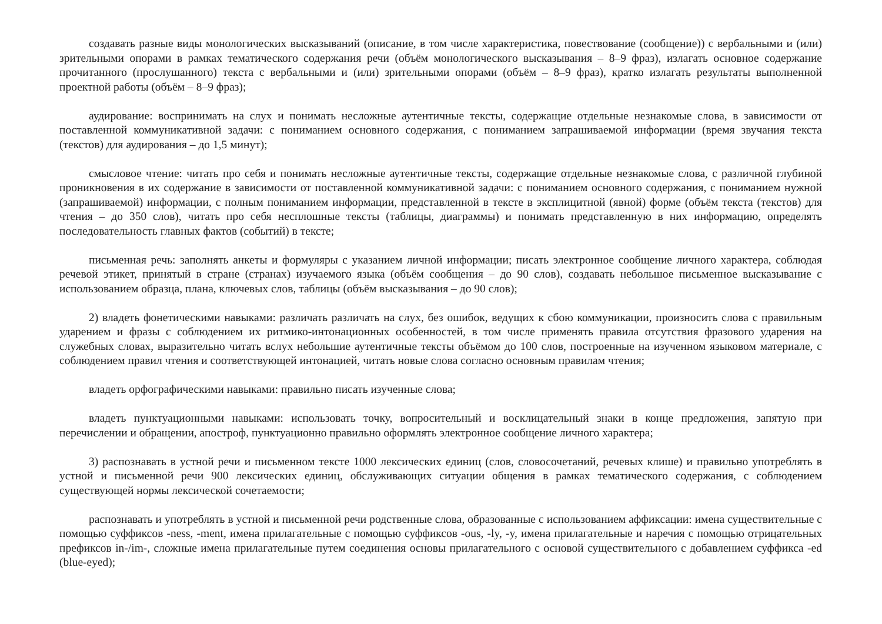создавать разные виды монологических высказываний (описание, в том числе характеристика, повествование (сообщение)) с вербальными и (или) зрительными опорами в рамках тематического содержания речи (объём монологического высказывания – 8–9 фраз), излагать основное содержание прочитанного (прослушанного) текста с вербальными и (или) зрительными опорами (объём – 8–9 фраз), кратко излагать результаты выполненной проектной работы (объём – 8–9 фраз);
аудирование: воспринимать на слух и понимать несложные аутентичные тексты, содержащие отдельные незнакомые слова, в зависимости от поставленной коммуникативной задачи: с пониманием основного содержания, с пониманием запрашиваемой информации (время звучания текста (текстов) для аудирования – до 1,5 минут);
смысловое чтение: читать про себя и понимать несложные аутентичные тексты, содержащие отдельные незнакомые слова, с различной глубиной проникновения в их содержание в зависимости от поставленной коммуникативной задачи: с пониманием основного содержания, с пониманием нужной (запрашиваемой) информации, с полным пониманием информации, представленной в тексте в эксплицитной (явной) форме (объём текста (текстов) для чтения – до 350 слов), читать про себя несплошные тексты (таблицы, диаграммы) и понимать представленную в них информацию, определять последовательность главных фактов (событий) в тексте;
письменная речь: заполнять анкеты и формуляры с указанием личной информации; писать электронное сообщение личного характера, соблюдая речевой этикет, принятый в стране (странах) изучаемого языка (объём сообщения – до 90 слов), создавать небольшое письменное высказывание с использованием образца, плана, ключевых слов, таблицы (объём высказывания – до 90 слов);
2) владеть фонетическими навыками: различать различать на слух, без ошибок, ведущих к сбою коммуникации, произносить слова с правильным ударением и фразы с соблюдением их ритмико-интонационных особенностей, в том числе применять правила отсутствия фразового ударения на служебных словах, выразительно читать вслух небольшие аутентичные тексты объёмом до 100 слов, построенные на изученном языковом материале, с соблюдением правил чтения и соответствующей интонацией, читать новые слова согласно основным правилам чтения;
владеть орфографическими навыками: правильно писать изученные слова;
владеть пунктуационными навыками: использовать точку, вопросительный и восклицательный знаки в конце предложения, запятую при перечислении и обращении, апостроф, пунктуационно правильно оформлять электронное сообщение личного характера;
3) распознавать в устной речи и письменном тексте 1000 лексических единиц (слов, словосочетаний, речевых клише) и правильно употреблять в устной и письменной речи 900 лексических единиц, обслуживающих ситуации общения в рамках тематического содержания, с соблюдением существующей нормы лексической сочетаемости;
распознавать и употреблять в устной и письменной речи родственные слова, образованные с использованием аффиксации: имена существительные с помощью суффиксов -ness, -ment, имена прилагательные с помощью суффиксов -ous, -ly, -y, имена прилагательные и наречия с помощью отрицательных префиксов in-/im-, сложные имена прилагательные путем соединения основы прилагательного с основой существительного с добавлением суффикса -ed (blue-eyed);